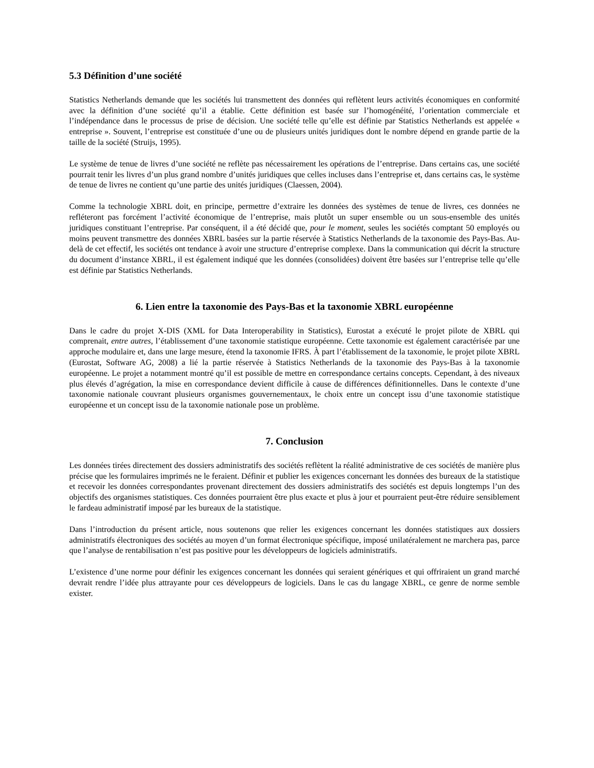5.3 Définition d’une société
Statistics Netherlands demande que les sociétés lui transmettent des données qui reflètent leurs activités économiques en conformité avec la définition d’une société qu’il a établie. Cette définition est basée sur l’homogénéité, l’orientation commerciale et l’indépendance dans le processus de prise de décision. Une société telle qu’elle est définie par Statistics Netherlands est appelée « entreprise ». Souvent, l’entreprise est constituée d’une ou de plusieurs unités juridiques dont le nombre dépend en grande partie de la taille de la société (Struijs, 1995).
Le système de tenue de livres d’une société ne reflète pas nécessairement les opérations de l’entreprise. Dans certains cas, une société pourrait tenir les livres d’un plus grand nombre d’unités juridiques que celles incluses dans l’entreprise et, dans certains cas, le système de tenue de livres ne contient qu’une partie des unités juridiques (Claessen, 2004).
Comme la technologie XBRL doit, en principe, permettre d’extraire les données des systèmes de tenue de livres, ces données ne refléteront pas forcément l’activité économique de l’entreprise, mais plutôt un super ensemble ou un sous-ensemble des unités juridiques constituant l’entreprise. Par conséquent, il a été décidé que, pour le moment, seules les sociétés comptant 50 employés ou moins peuvent transmettre des données XBRL basées sur la partie réservée à Statistics Netherlands de la taxonomie des Pays-Bas. Au-delà de cet effectif, les sociétés ont tendance à avoir une structure d’entreprise complexe. Dans la communication qui décrit la structure du document d’instance XBRL, il est également indiqué que les données (consolidées) doivent être basées sur l’entreprise telle qu’elle est définie par Statistics Netherlands.
6. Lien entre la taxonomie des Pays-Bas et la taxonomie XBRL européenne
Dans le cadre du projet X-DIS (XML for Data Interoperability in Statistics), Eurostat a exécuté le projet pilote de XBRL qui comprenait, entre autres, l’établissement d’une taxonomie statistique européenne. Cette taxonomie est également caractérisée par une approche modulaire et, dans une large mesure, étend la taxonomie IFRS. À part l’établissement de la taxonomie, le projet pilote XBRL (Eurostat, Software AG, 2008) a lié la partie réservée à Statistics Netherlands de la taxonomie des Pays-Bas à la taxonomie européenne. Le projet a notamment montré qu’il est possible de mettre en correspondance certains concepts. Cependant, à des niveaux plus élevés d’agrégation, la mise en correspondance devient difficile à cause de différences définitionnelles. Dans le contexte d’une taxonomie nationale couvrant plusieurs organismes gouvernementaux, le choix entre un concept issu d’une taxonomie statistique européenne et un concept issu de la taxonomie nationale pose un problème.
7. Conclusion
Les données tirées directement des dossiers administratifs des sociétés reflètent la réalité administrative de ces sociétés de manière plus précise que les formulaires imprimés ne le feraient. Définir et publier les exigences concernant les données des bureaux de la statistique et recevoir les données correspondantes provenant directement des dossiers administratifs des sociétés est depuis longtemps l’un des objectifs des organismes statistiques. Ces données pourraient être plus exacte et plus à jour et pourraient peut-être réduire sensiblement le fardeau administratif imposé par les bureaux de la statistique.
Dans l’introduction du présent article, nous soutenons que relier les exigences concernant les données statistiques aux dossiers administratifs électroniques des sociétés au moyen d’un format électronique spécifique, imposé unilatéralement ne marchera pas, parce que l’analyse de rentabilisation n’est pas positive pour les développeurs de logiciels administratifs.
L’existence d’une norme pour définir les exigences concernant les données qui seraient génériques et qui offriraient un grand marché devrait rendre l’idée plus attrayante pour ces développeurs de logiciels. Dans le cas du langage XBRL, ce genre de norme semble exister.